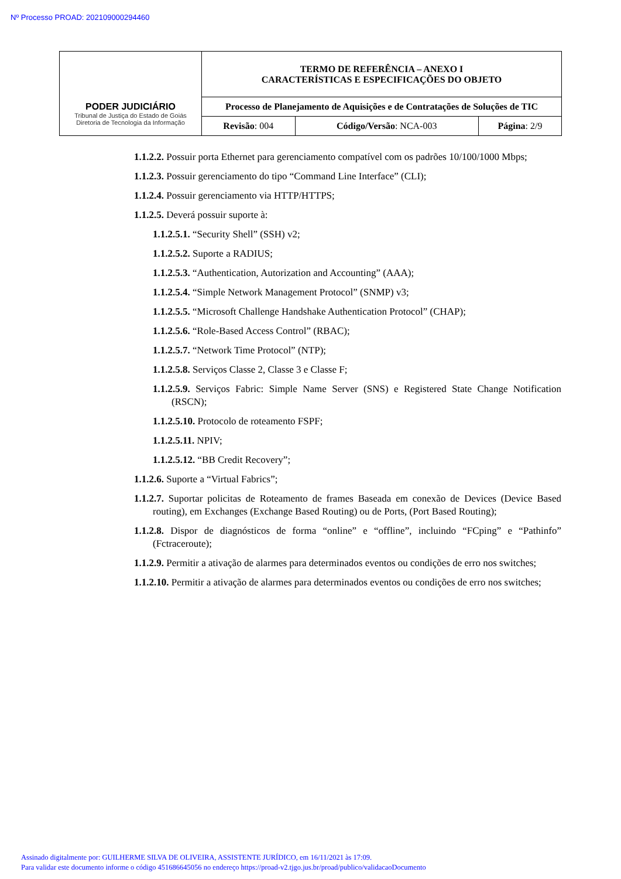Nº Processo PROAD: 202109000294460
| PODER JUDICIÁRIO Tribunal de Justiça do Estado de Goiás Diretoria de Tecnologia da Informação | TERMO DE REFERÊNCIA – ANEXO I CARACTERÍSTICAS E ESPECIFICAÇÕES DO OBJETO | | |
| | Processo de Planejamento de Aquisições e de Contratações de Soluções de TIC | | |
| | Revisão : 004 | Código/Versão : NCA-003 | Página : 2/9 |
1.1.2.2. Possuir porta Ethernet para gerenciamento compatível com os padrões 10/100/1000 Mbps;
1.1.2.3. Possuir gerenciamento do tipo “Command Line Interface” (CLI);
1.1.2.4. Possuir gerenciamento via HTTP/HTTPS;
1.1.2.5. Deverá possuir suporte à:
1.1.2.5.1. “Security Shell” (SSH) v2;
1.1.2.5.2. Suporte a RADIUS;
1.1.2.5.3. “Authentication, Autorization and Accounting” (AAA);
1.1.2.5.4. “Simple Network Management Protocol” (SNMP) v3;
1.1.2.5.5. “Microsoft Challenge Handshake Authentication Protocol” (CHAP);
1.1.2.5.6. “Role-Based Access Control” (RBAC);
1.1.2.5.7. “Network Time Protocol” (NTP);
1.1.2.5.8. Serviços Classe 2, Classe 3 e Classe F;
1.1.2.5.9. Serviços Fabric: Simple Name Server (SNS) e Registered State Change Notification (RSCN);
1.1.2.5.10. Protocolo de roteamento FSPF;
1.1.2.5.11. NPIV;
1.1.2.5.12. “BB Credit Recovery”;
1.1.2.6. Suporte a “Virtual Fabrics”;
1.1.2.7. Suportar policitas de Roteamento de frames Baseada em conexão de Devices (Device Based routing), em Exchanges (Exchange Based Routing) ou de Ports, (Port Based Routing);
1.1.2.8. Dispor de diagnósticos de forma “online” e “offline”, incluindo “FCping” e “Pathinfo” (Fctraceroute);
1.1.2.9. Permitir a ativação de alarmes para determinados eventos ou condições de erro nos switches;
1.1.2.10. Permitir a ativação de alarmes para determinados eventos ou condições de erro nos switches;
Assinado digitalmente por: GUILHERME SILVA DE OLIVEIRA, ASSISTENTE JURÍDICO, em 16/11/2021 às 17:09.
Para validar este documento informe o código 451686645056 no endereço https://proad-v2.tjgo.jus.br/proad/publico/validacaoDocumento